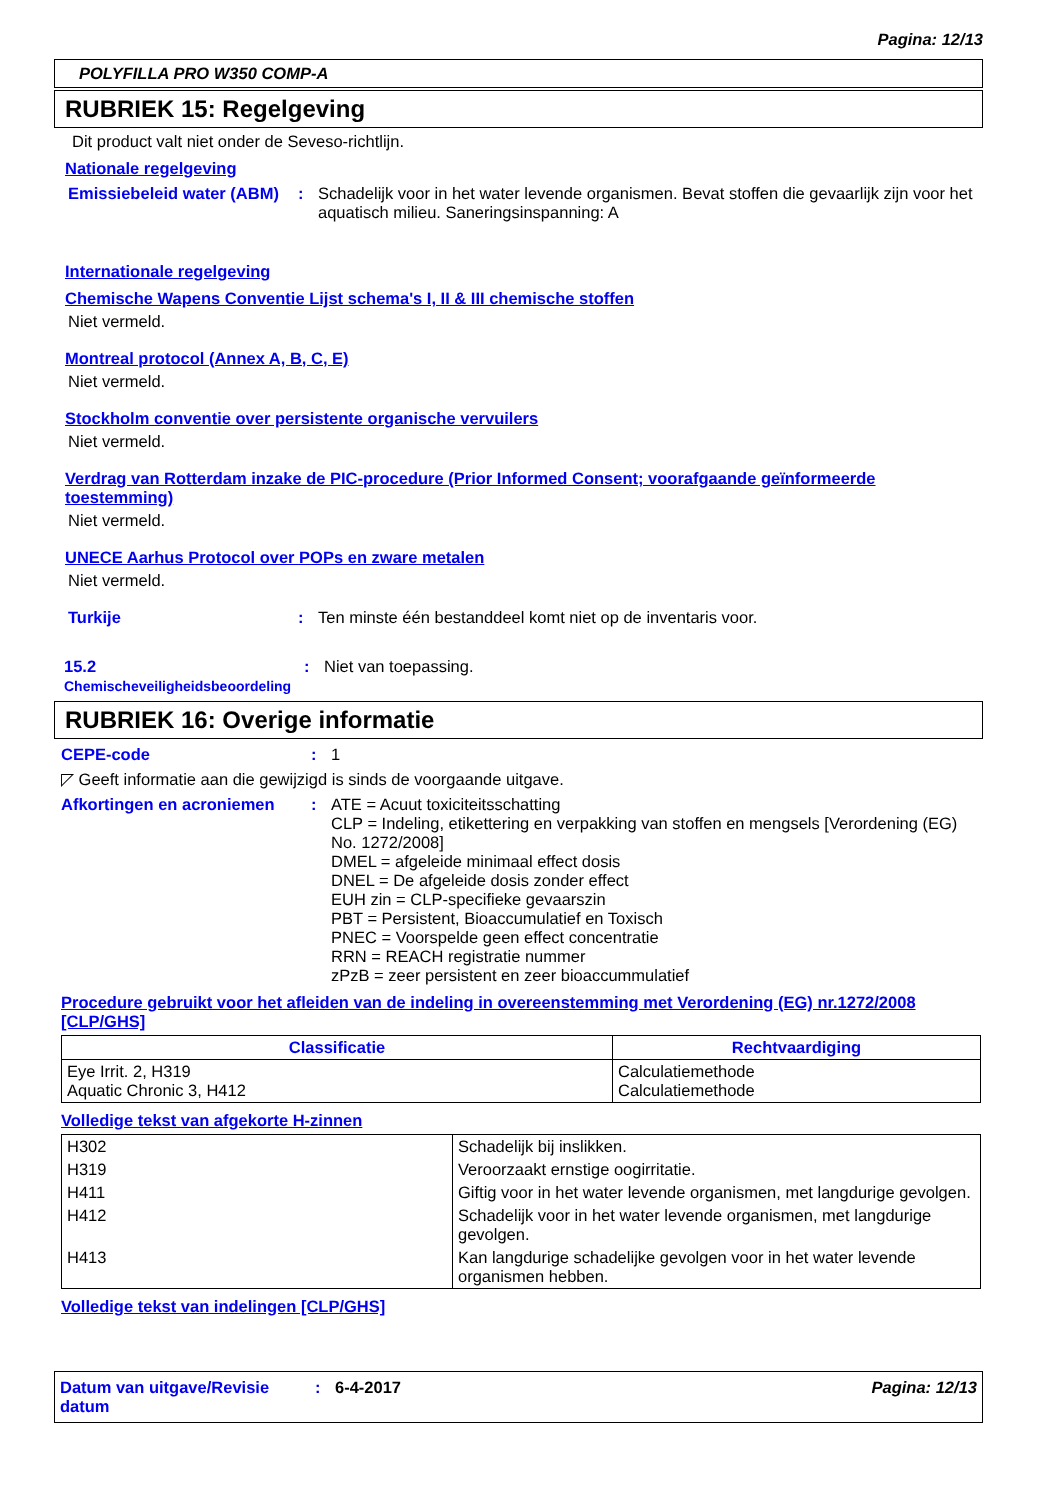Pagina: 12/13
POLYFILLA PRO W350 COMP-A
RUBRIEK 15: Regelgeving
Dit product valt niet onder de Seveso-richtlijn.
Nationale regelgeving
Emissiebeleid water (ABM)
: Schadelijk voor in het water levende organismen. Bevat stoffen die gevaarlijk zijn voor het aquatisch milieu. Saneringsinspanning: A
Internationale regelgeving
Chemische Wapens Conventie Lijst schema's I, II & III chemische stoffen
Niet vermeld.
Montreal protocol (Annex A, B, C, E)
Niet vermeld.
Stockholm conventie over persistente organische vervuilers
Niet vermeld.
Verdrag van Rotterdam inzake de PIC-procedure (Prior Informed Consent; voorafgaande geïnformeerde toestemming)
Niet vermeld.
UNECE Aarhus Protocol over POPs en zware metalen
Niet vermeld.
Turkije : Ten minste één bestanddeel komt niet op de inventaris voor.
15.2 Chemischeveiligheidsbeoordeling
: Niet van toepassing.
RUBRIEK 16: Overige informatie
CEPE-code : 1
◸ Geeft informatie aan die gewijzigd is sinds de voorgaande uitgave.
Afkortingen en acroniemen : ATE = Acuut toxiciteitsschatting
CLP = Indeling, etikettering en verpakking van stoffen en mengsels [Verordening (EG) No. 1272/2008]
DMEL = afgeleide minimaal effect dosis
DNEL = De afgeleide dosis zonder effect
EUH zin = CLP-specifieke gevaarszin
PBT = Persistent, Bioaccumulatief en Toxisch
PNEC = Voorspelde geen effect concentratie
RRN = REACH registratie nummer
zPzB = zeer persistent en zeer bioaccummulatief
Procedure gebruikt voor het afleiden van de indeling in overeenstemming met Verordening (EG) nr.1272/2008 [CLP/GHS]
| Classificatie | Rechtvaardiging |
| --- | --- |
| Eye Irrit. 2, H319 Aquatic Chronic 3, H412 | Calculatiemethode Calculatiemethode |
Volledige tekst van afgekorte H-zinnen
| H302 | Schadelijk bij inslikken. |
| H319 | Veroorzaakt ernstige oogirritatie. |
| H411 | Giftig voor in het water levende organismen, met langdurige gevolgen. |
| H412 | Schadelijk voor in het water levende organismen, met langdurige gevolgen. |
| H413 | Kan langdurige schadelijke gevolgen voor in het water levende organismen hebben. |
Volledige tekst van indelingen [CLP/GHS]
Datum van uitgave/Revisie datum
: 6-4-2017 Pagina: 12/13